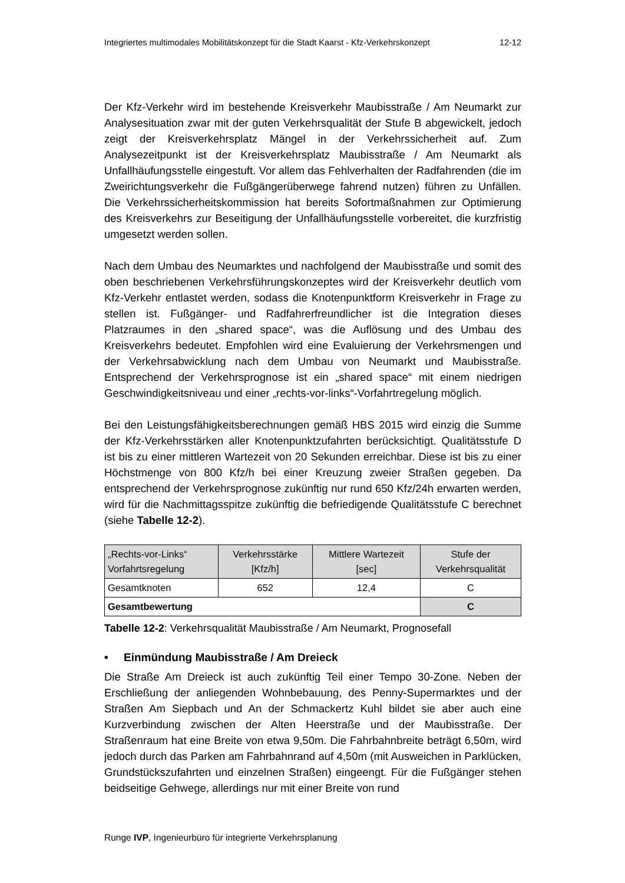Integriertes multimodales Mobilitätskonzept für die Stadt Kaarst - Kfz-Verkehrskonzept 12-12
Der Kfz-Verkehr wird im bestehende Kreisverkehr Maubisstraße / Am Neumarkt zur Analysesituation zwar mit der guten Verkehrsqualität der Stufe B abgewickelt, jedoch zeigt der Kreisverkehrsplatz Mängel in der Verkehrssicherheit auf. Zum Analysezeitpunkt ist der Kreisverkehrsplatz Maubisstraße / Am Neumarkt als Unfallhäufungsstelle eingestuft. Vor allem das Fehlverhalten der Radfahrenden (die im Zweirichtungsverkehr die Fußgängerüberwege fahrend nutzen) führen zu Unfällen. Die Verkehrssicherheitskommission hat bereits Sofortmaßnahmen zur Optimierung des Kreisverkehrs zur Beseitigung der Unfallhäufungsstelle vorbereitet, die kurzfristig umgesetzt werden sollen.
Nach dem Umbau des Neumarktes und nachfolgend der Maubisstraße und somit des oben beschriebenen Verkehrsführungskonzeptes wird der Kreisverkehr deutlich vom Kfz-Verkehr entlastet werden, sodass die Knotenpunktform Kreisverkehr in Frage zu stellen ist. Fußgänger- und Radfahrerfreundlicher ist die Integration dieses Platzraumes in den „shared space“, was die Auflösung und des Umbau des Kreisverkehrs bedeutet. Empfohlen wird eine Evaluierung der Verkehrsmengen und der Verkehrsabwicklung nach dem Umbau von Neumarkt und Maubisstraße. Entsprechend der Verkehrsprognose ist ein „shared space“ mit einem niedrigen Geschwindigkeitsniveau und einer „rechts-vor-links“-Vorfahrtregelung möglich.
Bei den Leistungsfähigkeitsberechnungen gemäß HBS 2015 wird einzig die Summe der Kfz-Verkehrsstärken aller Knotenpunktzufahrten berücksichtigt. Qualitätsstufe D ist bis zu einer mittleren Wartezeit von 20 Sekunden erreichbar. Diese ist bis zu einer Höchstmenge von 800 Kfz/h bei einer Kreuzung zweier Straßen gegeben. Da entsprechend der Verkehrsprognose zukünftig nur rund 650 Kfz/24h erwarten werden, wird für die Nachmittagsspitze zukünftig die befriedigende Qualitätsstufe C berechnet (siehe Tabelle 12-2).
| „Rechts-vor-Links“ Vorfahrtsregelung | Verkehrsstärke [Kfz/h] | Mittlere Wartezeit [sec] | Stufe der Verkehrsqualität |
| --- | --- | --- | --- |
| Gesamtknoten | 652 | 12,4 | C |
| Gesamtbewertung | | | C |
Tabelle 12-2: Verkehrsqualität Maubisstraße / Am Neumarkt, Prognosefall
• Einmündung Maubisstraße / Am Dreieck
Die Straße Am Dreieck ist auch zukünftig Teil einer Tempo 30-Zone. Neben der Erschließung der anliegenden Wohnbebauung, des Penny-Supermarktes und der Straßen Am Siepbach und An der Schmackertz Kuhl bildet sie aber auch eine Kurzverbindung zwischen der Alten Heerstraße und der Maubisstraße. Der Straßenraum hat eine Breite von etwa 9,50m. Die Fahrbahnbreite beträgt 6,50m, wird jedoch durch das Parken am Fahrbahnrand auf 4,50m (mit Ausweichen in Parklücken, Grundstückszufahrten und einzelnen Straßen) eingeengt. Für die Fußgänger stehen beidseitige Gehwege, allerdings nur mit einer Breite von rund
Runge IVP, Ingenieurbüro für integrierte Verkehrsplanung